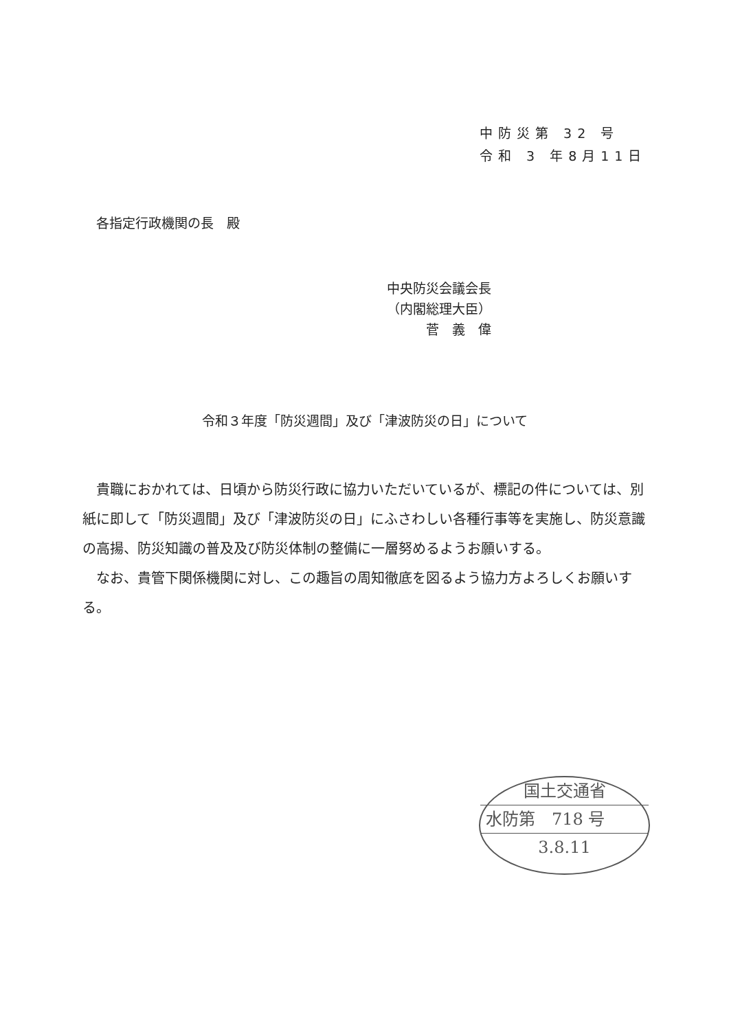中防災第 32 号
令和 3 年8月11日
各指定行政機関の長　殿
中央防災会議会長
（内閣総理大臣）
　　　菅　義　偉
令和３年度「防災週間」及び「津波防災の日」について
貴職におかれては、日頃から防災行政に協力いただいているが、標記の件については、別紙に即して「防災週間」及び「津波防災の日」にふさわしい各種行事等を実施し、防災意識の高揚、防災知識の普及及び防災体制の整備に一層努めるようお願いする。
なお、貴管下関係機関に対し、この趣旨の周知徹底を図るよう協力方よろしくお願いする。
国土交通省
水防第　718 号
3.8.11